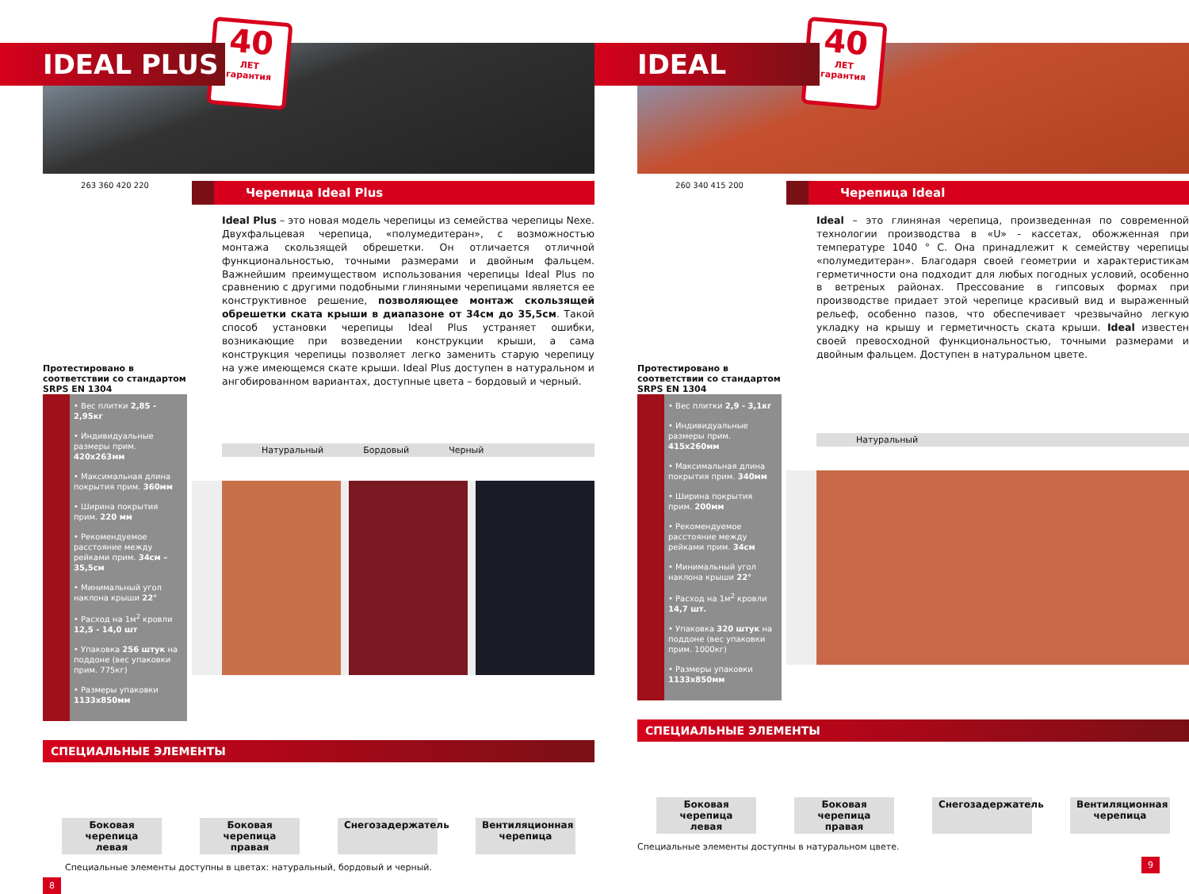40
ЛЕТ
гарантия
IDEAL PLUS
263 360 420 220
Протестировано в соответствии со стандартом SRPS EN 1304
• Вес плитки 2,85 - 2,95кг
• Индивидуальные размеры прим. 420x263мм
• Максимальная длина покрытия прим. 360мм
• Ширина покрытия прим. 220 мм
• Рекомендуемое расстояние между рейками прим. 34см –35,5см
• Минимальный угол наклона крыши 22°
• Расход на 1м<sup>2</sup> кровли 12,5 - 14,0 шт
• Упаковка 256 штук на поддоне (вес упаковки прим. 775кг)
• Размеры упаковки 1133x850мм
Черепица Ideal Plus
Ideal Plus – это новая модель черепицы из семейства черепицы Nexe. Двухфальцевая черепица, «полумедитеран», с возможностью монтажа скользящей обрешетки. Он отличается отличной функциональностью, точными размерами и двойным фальцем. Важнейшим преимуществом использования черепицы Ideal Plus по сравнению с другими подобными глиняными черепицами является ее конструктивное решение, позволяющее монтаж скользящей обрешетки ската крыши в диапазоне от 34см до 35,5см. Такой способ установки черепицы Ideal Plus устраняет ошибки, возникающие при возведении конструкции крыши, а сама конструкция черепицы позволяет легко заменить старую черепицу на уже имеющемся скате крыши. Ideal Plus доступен в натуральном и ангобированном вариантах, доступные цвета – бордовый и черный.
Натуральный Бордовый Черный
СПЕЦИАЛЬНЫЕ ЭЛЕМЕНТЫ
Боковая черепица левая
Боковая черепица правая
Снегозадержатель
Вентиляционная черепица
Специальные элементы доступны в цветах: натуральный, бордовый и черный.
8
40
ЛЕТ
гарантия
IDEAL
260 340 415 200
Протестировано в соответствии со стандартом SRPS EN 1304
• Вес плитки 2,9 - 3,1кг
• Индивидуальные размеры прим. 415x260мм
• Максимальная длина покрытия прим. 340мм
• Ширина покрытия прим. 200мм
• Рекомендуемое расстояние между рейками прим. 34см
• Минимальный угол наклона крыши 22°
• Расход на 1м<sup>2</sup> кровли 14,7 шт.
• Упаковка 320 штук на поддоне (вес упаковки прим. 1000кг)
• Размеры упаковки 1133x850мм
Черепица Ideal
Ideal – это глиняная черепица, произведенная по современной технологии производства в «U» - кассетах, обожженная при температуре 1040 ° C. Она принадлежит к семейству черепицы «полумедитеран». Благодаря своей геометрии и характеристикам герметичности она подходит для любых погодных условий, особенно в ветреных районах. Прессование в гипсовых формах при производстве придает этой черепице красивый вид и выраженный рельеф, особенно пазов, что обеспечивает чрезвычайно легкую укладку на крышу и герметичность ската крыши. Ideal известен своей превосходной функциональностью, точными размерами и двойным фальцем. Доступен в натуральном цвете.
Натуральный
СПЕЦИАЛЬНЫЕ ЭЛЕМЕНТЫ
Боковая черепица левая
Боковая черепица правая
Снегозадержатель
Вентиляционная черепица
Специальные элементы доступны в натуральном цвете.
9